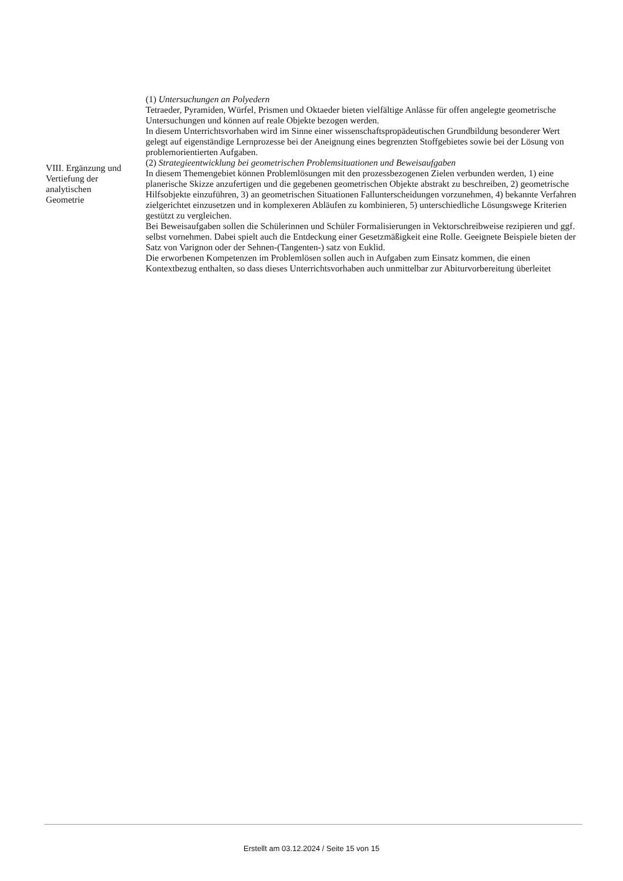| VIII. Ergänzung und Vertiefung der analytischen Geometrie | (1) Untersuchungen an Polyedern Tetraeder, Pyramiden, Würfel, Prismen und Oktaeder bieten vielfältige Anlässe für offen angelegte geometrische Untersuchungen und können auf reale Objekte bezogen werden. In diesem Unterrichtsvorhaben wird im Sinne einer wissenschaftspropädeutischen Grundbildung besonderer Wert gelegt auf eigenständige Lernprozesse bei der Aneignung eines begrenzten Stoffgebietes sowie bei der Lösung von problemorientierten Aufgaben. (2) Strategieentwicklung bei geometrischen Problemsituationen und Beweisaufgaben In diesem Themengebiet können Problemlösungen mit den prozessbezogenen Zielen verbunden werden, 1) eine planerische Skizze anzufertigen und die gegebenen geometrischen Objekte abstrakt zu beschreiben, 2) geometrische Hilfsobjekte einzuführen, 3) an geometrischen Situationen Fallunterscheidungen vorzunehmen, 4) bekannte Verfahren zielgerichtet einzusetzen und in komplexeren Abläufen zu kombinieren, 5) unterschiedliche Lösungswege Kriterien gestützt zu vergleichen. Bei Beweisaufgaben sollen die Schülerinnen und Schüler Formalisierungen in Vektorschreibweise rezipieren und ggf. selbst vornehmen. Dabei spielt auch die Entdeckung einer Gesetzmäßigkeit eine Rolle. Geeignete Beispiele bieten der Satz von Varignon oder der Sehnen-(Tangenten-) satz von Euklid. Die erworbenen Kompetenzen im Problemlösen sollen auch in Aufgaben zum Einsatz kommen, die einen Kontextbezug enthalten, so dass dieses Unterrichtsvorhaben auch unmittelbar zur Abiturvorbereitung überleitet |
Erstellt am 03.12.2024 / Seite 15 von 15